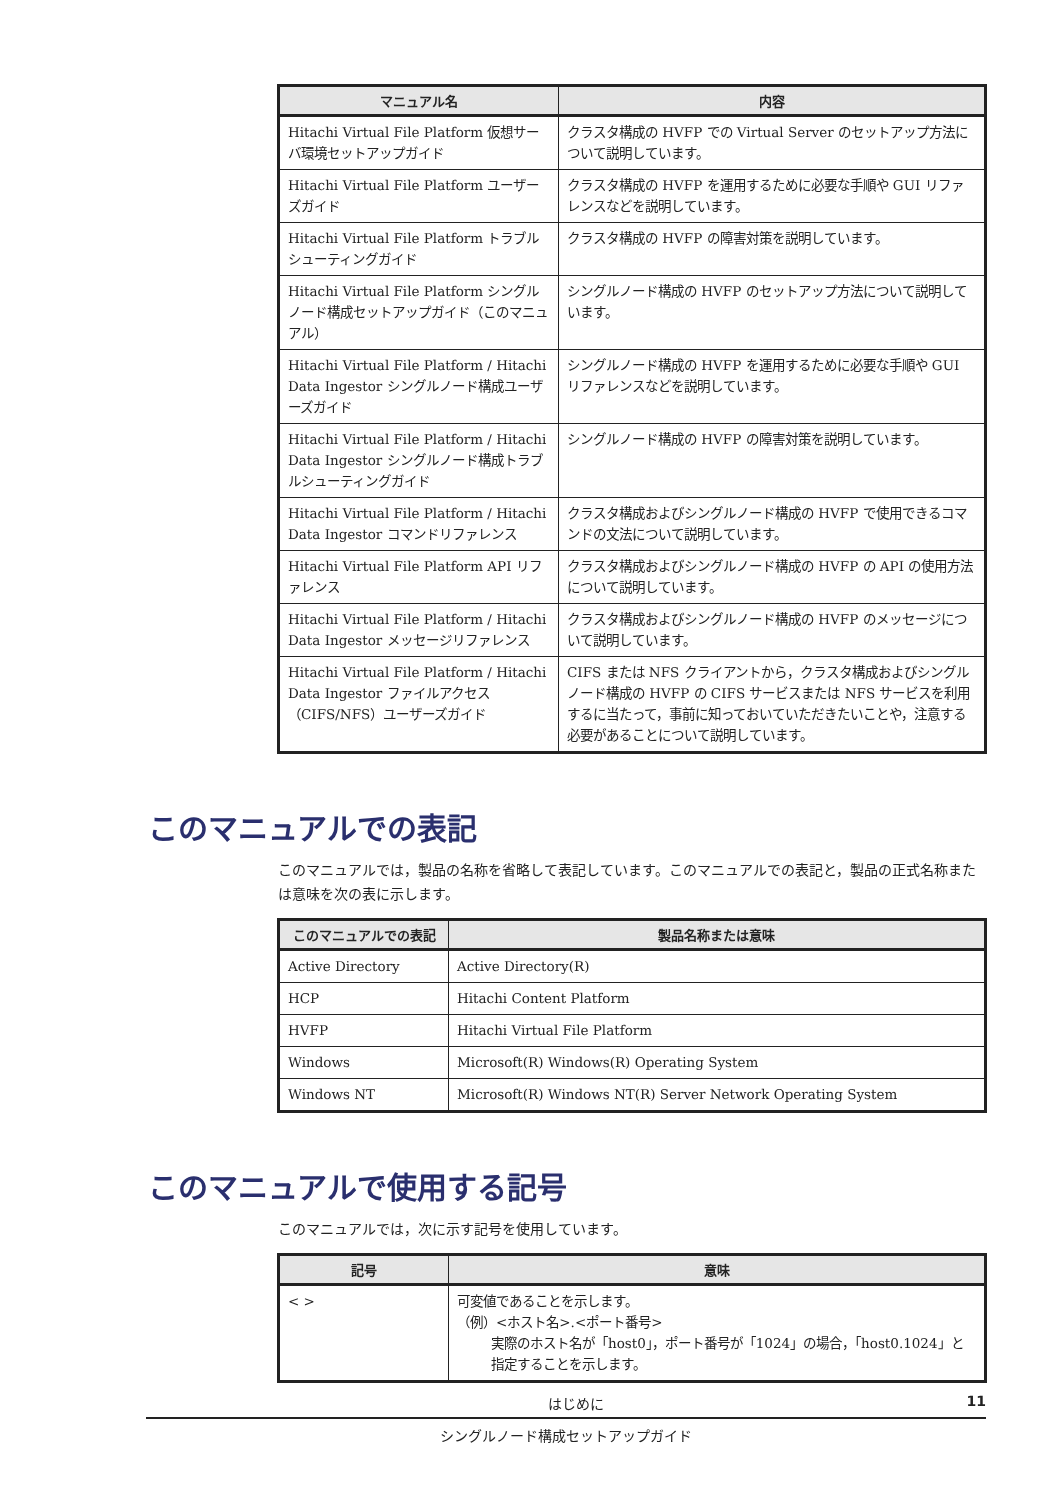| マニュアル名 | 内容 |
| --- | --- |
| Hitachi Virtual File Platform 仮想サーバ環境セットアップガイド | クラスタ構成の HVFP での Virtual Server のセットアップ方法について説明しています。 |
| Hitachi Virtual File Platform ユーザーズガイド | クラスタ構成の HVFP を運用するために必要な手順や GUI リファレンスなどを説明しています。 |
| Hitachi Virtual File Platform トラブルシューティングガイド | クラスタ構成の HVFP の障害対策を説明しています。 |
| Hitachi Virtual File Platform シングルノード構成セットアップガイド（このマニュアル） | シングルノード構成の HVFP のセットアップ方法について説明しています。 |
| Hitachi Virtual File Platform / Hitachi Data Ingestor シングルノード構成ユーザーズガイド | シングルノード構成の HVFP を運用するために必要な手順や GUI リファレンスなどを説明しています。 |
| Hitachi Virtual File Platform / Hitachi Data Ingestor シングルノード構成トラブルシューティングガイド | シングルノード構成の HVFP の障害対策を説明しています。 |
| Hitachi Virtual File Platform / Hitachi Data Ingestor コマンドリファレンス | クラスタ構成およびシングルノード構成の HVFP で使用できるコマンドの文法について説明しています。 |
| Hitachi Virtual File Platform API リファレンス | クラスタ構成およびシングルノード構成の HVFP の API の使用方法について説明しています。 |
| Hitachi Virtual File Platform / Hitachi Data Ingestor メッセージリファレンス | クラスタ構成およびシングルノード構成の HVFP のメッセージについて説明しています。 |
| Hitachi Virtual File Platform / Hitachi Data Ingestor ファイルアクセス（CIFS/NFS）ユーザーズガイド | CIFS または NFS クライアントから，クラスタ構成およびシングルノード構成の HVFP の CIFS サービスまたは NFS サービスを利用するに当たって，事前に知っておいていただきたいことや，注意する必要があることについて説明しています。 |
このマニュアルでの表記
このマニュアルでは，製品の名称を省略して表記しています。このマニュアルでの表記と，製品の正式名称または意味を次の表に示します。
| このマニュアルでの表記 | 製品名称または意味 |
| --- | --- |
| Active Directory | Active Directory(R) |
| HCP | Hitachi Content Platform |
| HVFP | Hitachi Virtual File Platform |
| Windows | Microsoft(R) Windows(R) Operating System |
| Windows NT | Microsoft(R) Windows NT(R) Server Network Operating System |
このマニュアルで使用する記号
このマニュアルでは，次に示す記号を使用しています。
| 記号 | 意味 |
| --- | --- |
| < > | 可変値であることを示します。 （例）<ホスト名>.<ポート番号> 実際のホスト名が「host0」，ポート番号が「1024」の場合，「host0.1024」と指定することを示します。 |
はじめに 11
シングルノード構成セットアップガイド